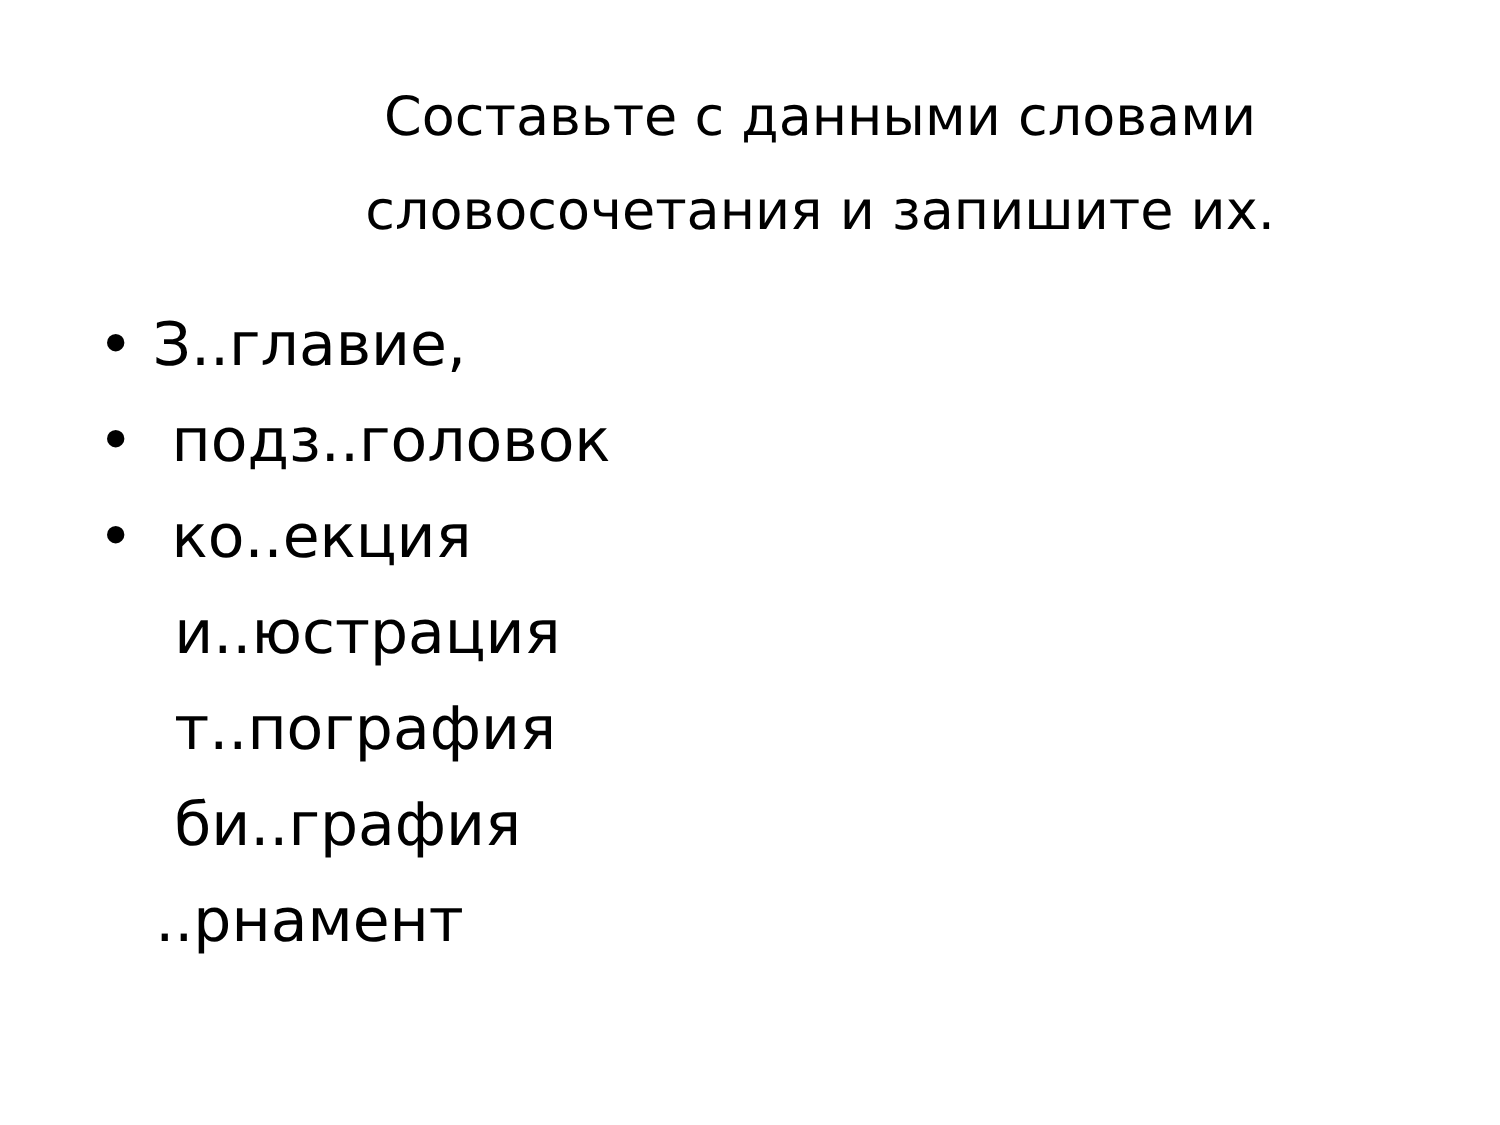Составьте с данными словами словосочетания и запишите их.
• З..главие,
• подз..головок
• ко..екция
и..юстрация
т..пография
би..графия
..рнамент